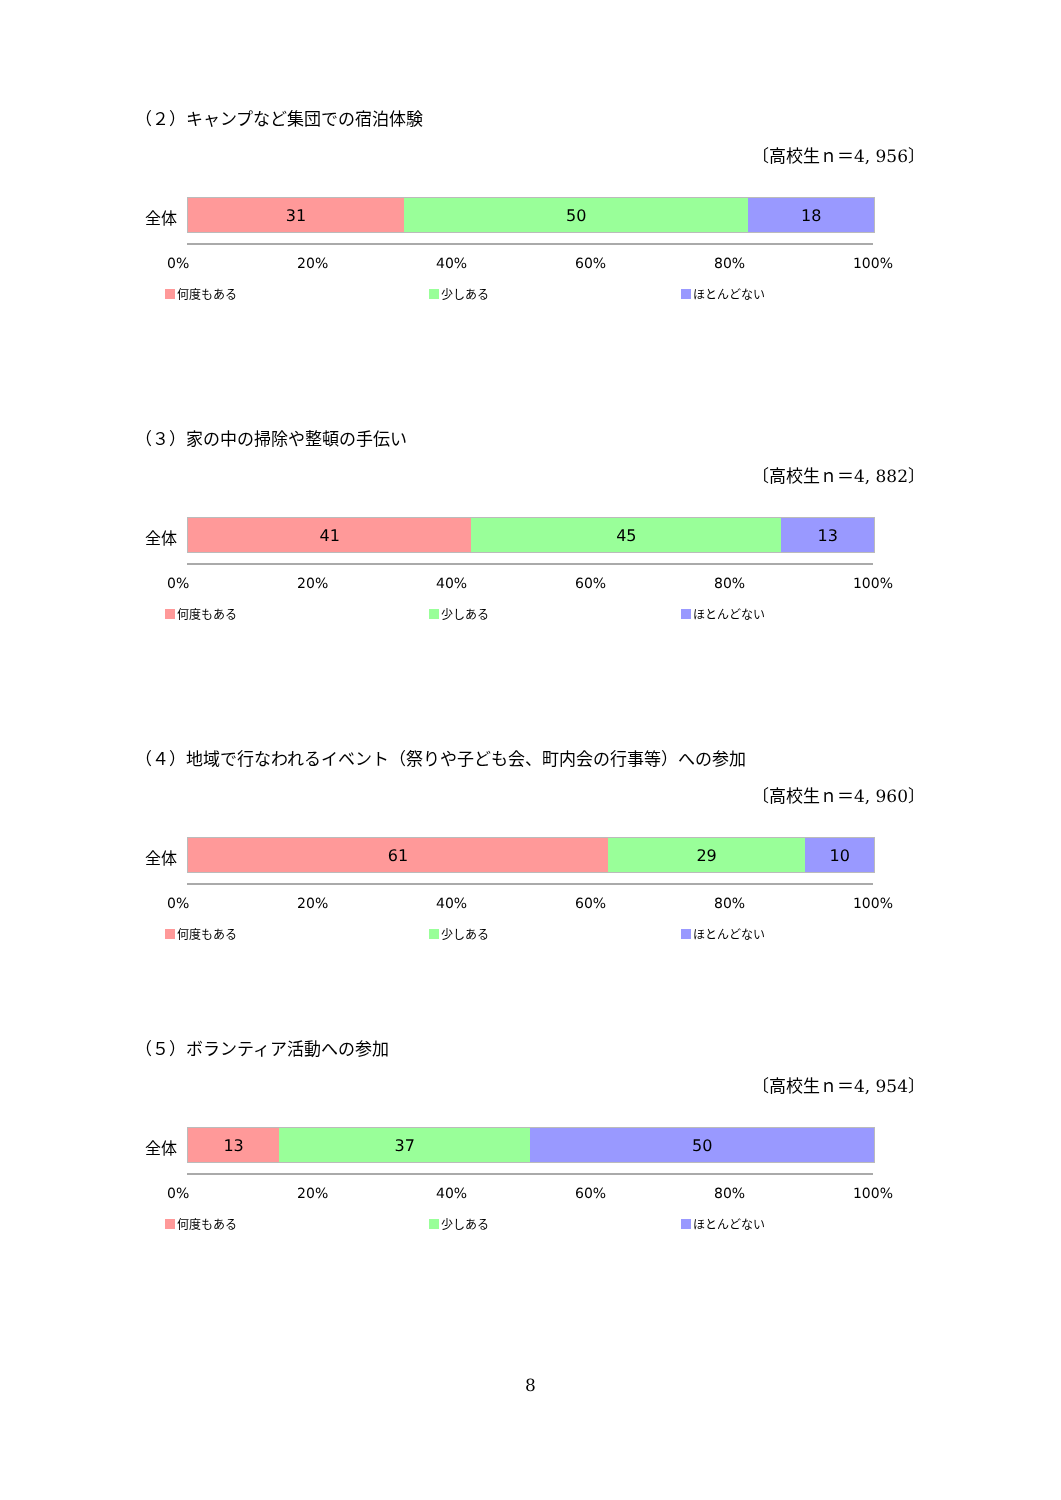（２）キャンプなど集団での宿泊体験
〔高校生ｎ＝4, 956〕
全体
31 50 18
0% 20% 40% 60% 80% 100%
何度もある 少しある ほとんどない
（３）家の中の掃除や整頓の手伝い
〔高校生ｎ＝4, 882〕
全体
41 45 13
0% 20% 40% 60% 80% 100%
何度もある 少しある ほとんどない
（４）地域で行なわれるイベント（祭りや子ども会、町内会の行事等）への参加
〔高校生ｎ＝4, 960〕
全体
61 29 10
0% 20% 40% 60% 80% 100%
何度もある 少しある ほとんどない
（５）ボランティア活動への参加
〔高校生ｎ＝4, 954〕
全体
13 37 50
0% 20% 40% 60% 80% 100%
何度もある 少しある ほとんどない
8